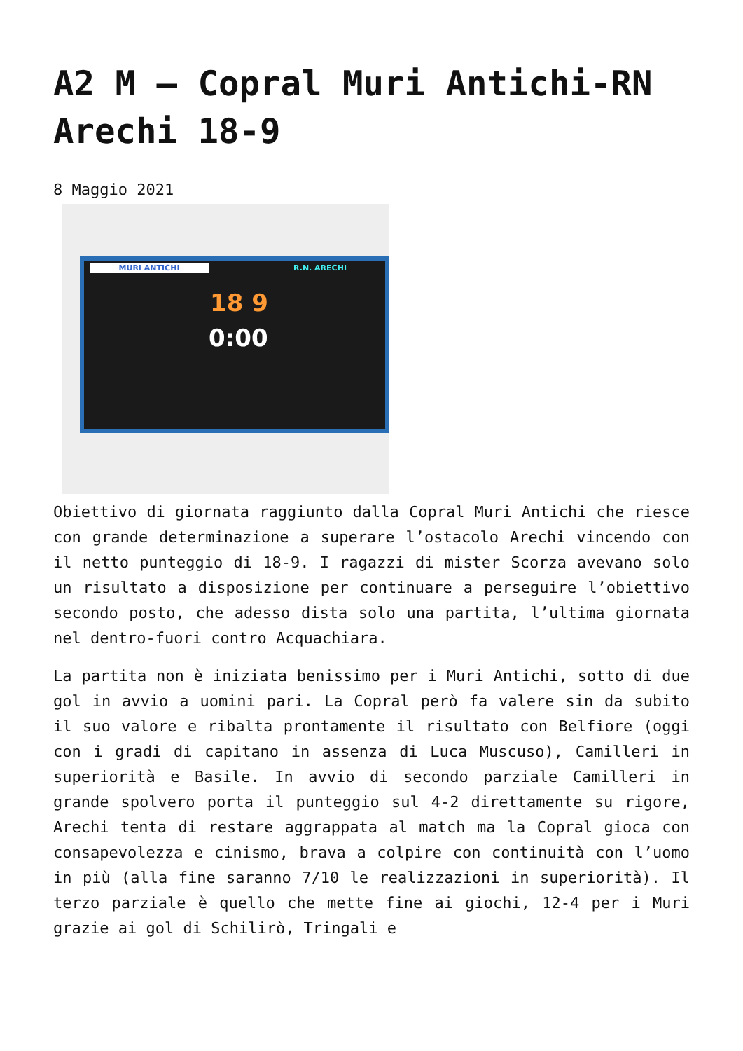A2 M – Copral Muri Antichi-RN Arechi 18-9
8 Maggio 2021
MURI ANTICHI R.N. ARECHI
18 9
0:00
Obiettivo di giornata raggiunto dalla Copral Muri Antichi che riesce con grande determinazione a superare l’ostacolo Arechi vincendo con il netto punteggio di 18-9. I ragazzi di mister Scorza avevano solo un risultato a disposizione per continuare a perseguire l’obiettivo secondo posto, che adesso dista solo una partita, l’ultima giornata nel dentro-fuori contro Acquachiara.
La partita non è iniziata benissimo per i Muri Antichi, sotto di due gol in avvio a uomini pari. La Copral però fa valere sin da subito il suo valore e ribalta prontamente il risultato con Belfiore (oggi con i gradi di capitano in assenza di Luca Muscuso), Camilleri in superiorità e Basile. In avvio di secondo parziale Camilleri in grande spolvero porta il punteggio sul 4-2 direttamente su rigore, Arechi tenta di restare aggrappata al match ma la Copral gioca con consapevolezza e cinismo, brava a colpire con continuità con l’uomo in più (alla fine saranno 7/10 le realizzazioni in superiorità). Il terzo parziale è quello che mette fine ai giochi, 12-4 per i Muri grazie ai gol di Schilirò, Tringali e